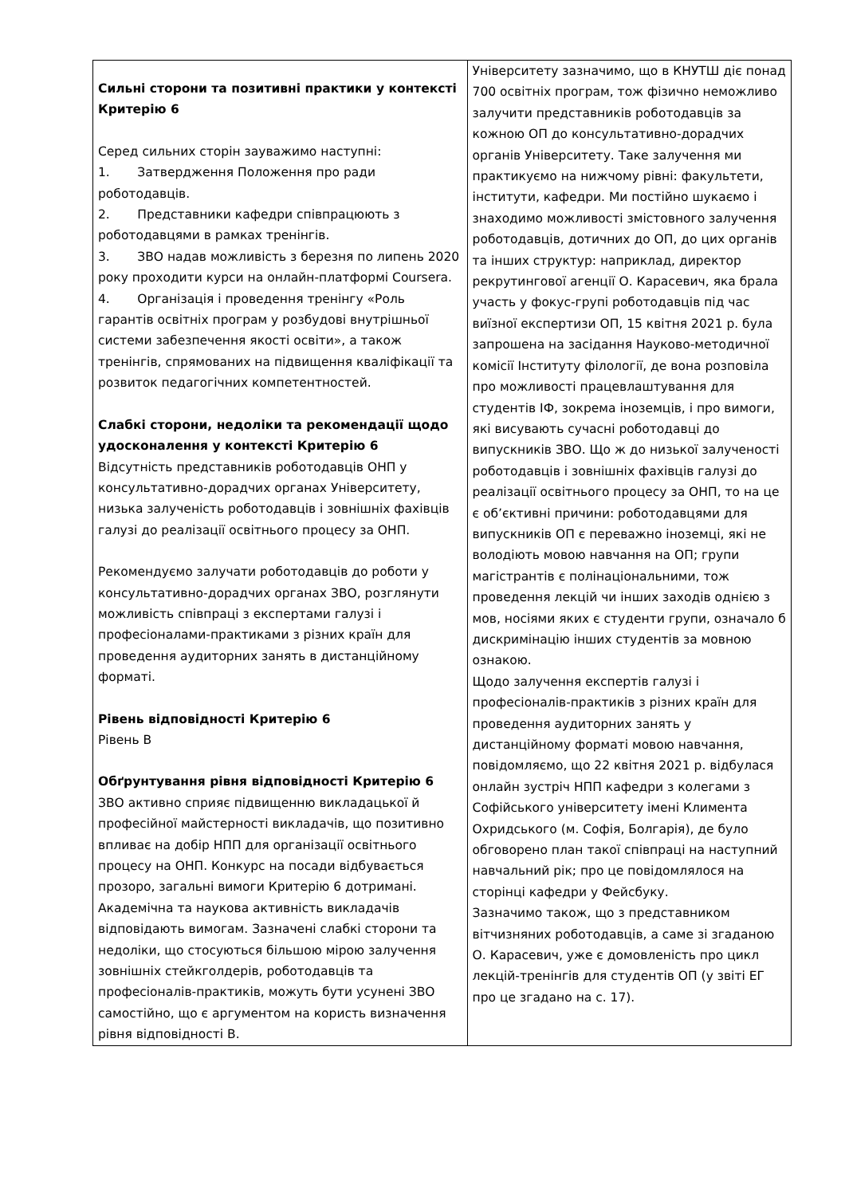| Сильні сторони та позитивні практики у контексті Критерію 6 Серед сильних сторін зауважимо наступні: 1. Затвердження Положення про ради роботодавців. 2. Представники кафедри співпрацюють з роботодавцями в рамках тренінгів. 3. ЗВО надав можливість з березня по липень 2020 року проходити курси на онлайн-платформі Coursera. 4. Організація і проведення тренінгу «Роль гарантів освітніх програм у розбудові внутрішньої системи забезпечення якості освіти», а також тренінгів, спрямованих на підвищення кваліфікації та розвиток педагогічних компетентностей. Слабкі сторони, недоліки та рекомендації щодо удосконалення у контексті Критерію 6 Відсутність представників роботодавців ОНП у консультативно-дорадчих органах Університету, низька залученість роботодавців і зовнішніх фахівців галузі до реалізації освітнього процесу за ОНП. Рекомендуємо залучати роботодавців до роботи у консультативно-дорадчих органах ЗВО, розглянути можливість співпраці з експертами галузі і професіоналами-практиками з різних країн для проведення аудиторних занять в дистанційному форматі. Рівень відповідності Критерію 6 Рівень B Обґрунтування рівня відповідності Критерію 6 ЗВО активно сприяє підвищенню викладацької й професійної майстерності викладачів, що позитивно впливає на добір НПП для організації освітнього процесу на ОНП. Конкурс на посади відбувається прозоро, загальні вимоги Критерію 6 дотримані. Академічна та наукова активність викладачів відповідають вимогам. Зазначені слабкі сторони та недоліки, що стосуються більшою мірою залучення зовнішніх стейкголдерів, роботодавців та професіоналів-практиків, можуть бути усунені ЗВО самостійно, що є аргументом на користь визначення рівня відповідності B. | Університету зазначимо, що в КНУТШ діє понад 700 освітніх програм, тож фізично неможливо залучити представників роботодавців за кожною ОП до консультативно-дорадчих органів Університету. Таке залучення ми практикуємо на нижчому рівні: факультети, інститути, кафедри. Ми постійно шукаємо і знаходимо можливості змістовного залучення роботодавців, дотичних до ОП, до цих органів та інших структур: наприклад, директор рекрутингової агенції О. Карасевич, яка брала участь у фокус-групі роботодавців під час виїзної експертизи ОП, 15 квітня 2021 р. була запрошена на засідання Науково-методичної комісії Інституту філології, де вона розповіла про можливості працевлаштування для студентів ІФ, зокрема іноземців, і про вимоги, які висувають сучасні роботодавці до випускників ЗВО. Що ж до низької залученості роботодавців і зовнішніх фахівців галузі до реалізації освітнього процесу за ОНП, то на це є об’єктивні причини: роботодавцями для випускників ОП є переважно іноземці, які не володіють мовою навчання на ОП; групи магістрантів є полінаціональними, тож проведення лекцій чи інших заходів однією з мов, носіями яких є студенти групи, означало б дискримінацію інших студентів за мовною ознакою. Щодо залучення експертів галузі і професіоналів-практиків з різних країн для проведення аудиторних занять у дистанційному форматі мовою навчання, повідомляємо, що 22 квітня 2021 р. відбулася онлайн зустріч НПП кафедри з колегами з Софійського університету імені Климента Охридського (м. Софія, Болгарія), де було обговорено план такої співпраці на наступний навчальний рік; про це повідомлялося на сторінці кафедри у Фейсбуку. Зазначимо також, що з представником вітчизняних роботодавців, а саме зі згаданою О. Карасевич, уже є домовленість про цикл лекцій-тренінгів для студентів ОП (у звіті ЕГ про це згадано на с. 17). |